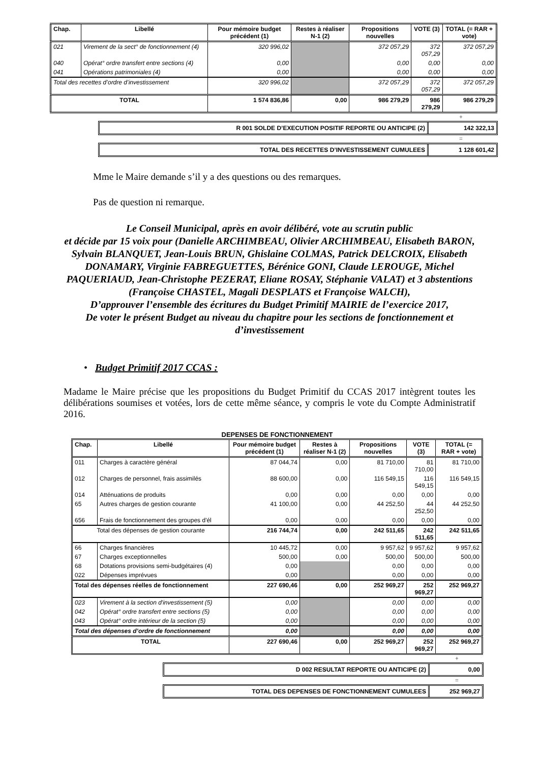| Chap. | Libellé | Pour mémoire budget précédent (1) | Restes à réaliser N-1 (2) | Propositions nouvelles | VOTE (3) | TOTAL (= RAR + vote) |
| --- | --- | --- | --- | --- | --- | --- |
| 021 | Virement de la sect° de fonctionnement (4) | 320 996,02 | | 372 057,29 | 372 057,29 | 372 057,29 |
| 040 | Opérat° ordre transfert entre sections (4) | 0,00 | | 0,00 | 0,00 | 0,00 |
| 041 | Opérations patrimoniales (4) | 0,00 | | 0,00 | 0,00 | 0,00 |
| Total des recettes d’ordre d’investissement | | 320 996,02 | | 372 057,29 | 372 057,29 | 372 057,29 |
| TOTAL | | 1 574 836,86 | 0,00 | 986 279,29 | 986 279,29 | 986 279,29 |
+
R 001 SOLDE D’EXECUTION POSITIF REPORTE OU ANTICIPE (2)
142 322,13
=
TOTAL DES RECETTES D’INVESTISSEMENT CUMULEES
1 128 601,42
Mme le Maire demande s’il y a des questions ou des remarques.
Pas de question ni remarque.
Le Conseil Municipal, après en avoir délibéré, vote au scrutin public
et décide par 15 voix pour (Danielle ARCHIMBEAU, Olivier ARCHIMBEAU, Elisabeth BARON, Sylvain BLANQUET, Jean-Louis BRUN, Ghislaine COLMAS, Patrick DELCROIX, Elisabeth DONAMARY, Virginie FABREGUETTES, Bérénice GONI, Claude LEROUGE, Michel PAQUERIAUD, Jean-Christophe PEZERAT, Eliane ROSAY, Stéphanie VALAT) et 3 abstentions (Françoise CHASTEL, Magali DESPLATS et Françoise WALCH),
D’approuver l’ensemble des écritures du Budget Primitif MAIRIE de l’exercice 2017,
De voter le présent Budget au niveau du chapitre pour les sections de fonctionnement et d’investissement
• Budget Primitif 2017 CCAS :
Madame le Maire précise que les propositions du Budget Primitif du CCAS 2017 intègrent toutes les délibérations soumises et votées, lors de cette même séance, y compris le vote du Compte Administratif 2016.
DEPENSES DE FONCTIONNEMENT
| Chap. | Libellé | Pour mémoire budget précédent (1) | Restes à réaliser N-1 (2) | Propositions nouvelles | VOTE (3) | TOTAL (= RAR + vote) |
| --- | --- | --- | --- | --- | --- | --- |
| 011 | Charges à caractère général | 87 044,74 | 0,00 | 81 710,00 | 81 710,00 | 81 710,00 |
| 012 | Charges de personnel, frais assimilés | 88 600,00 | 0,00 | 116 549,15 | 116 549,15 | 116 549,15 |
| 014 | Atténuations de produits | 0,00 | 0,00 | 0,00 | 0,00 | 0,00 |
| 65 | Autres charges de gestion courante | 41 100,00 | 0,00 | 44 252,50 | 44 252,50 | 44 252,50 |
| 656 | Frais de fonctionnement des groupes d'él | 0,00 | 0,00 | 0,00 | 0,00 | 0,00 |
| Total des dépenses de gestion courante | | 216 744,74 | 0,00 | 242 511,65 | 242 511,65 | 242 511,65 |
| 66 | Charges financières | 10 445,72 | 0,00 | 9 957,62 | 9 957,62 | 9 957,62 |
| 67 | Charges exceptionnelles | 500,00 | 0,00 | 500,00 | 500,00 | 500,00 |
| 68 | Dotations provisions semi-budgétaires (4) | 0,00 | | 0,00 | 0,00 | 0,00 |
| 022 | Dépenses imprévues | 0,00 | | 0,00 | 0,00 | 0,00 |
| Total des dépenses réelles de fonctionnement | | 227 690,46 | 0,00 | 252 969,27 | 252 969,27 | 252 969,27 |
| 023 | Virement à la section d'investissement (5) | 0,00 | | 0,00 | 0,00 | 0,00 |
| 042 | Opérat° ordre transfert entre sections (5) | 0,00 | | 0,00 | 0,00 | 0,00 |
| 043 | Opérat° ordre intérieur de la section (5) | 0,00 | | 0,00 | 0,00 | 0,00 |
| Total des dépenses d’ordre de fonctionnement | | 0,00 | | 0,00 | 0,00 | 0,00 |
| TOTAL | | 227 690,46 | 0,00 | 252 969,27 | 252 969,27 | 252 969,27 |
+
D 002 RESULTAT REPORTE OU ANTICIPE (2)
0,00
=
TOTAL DES DEPENSES DE FONCTIONNEMENT CUMULEES
252 969,27